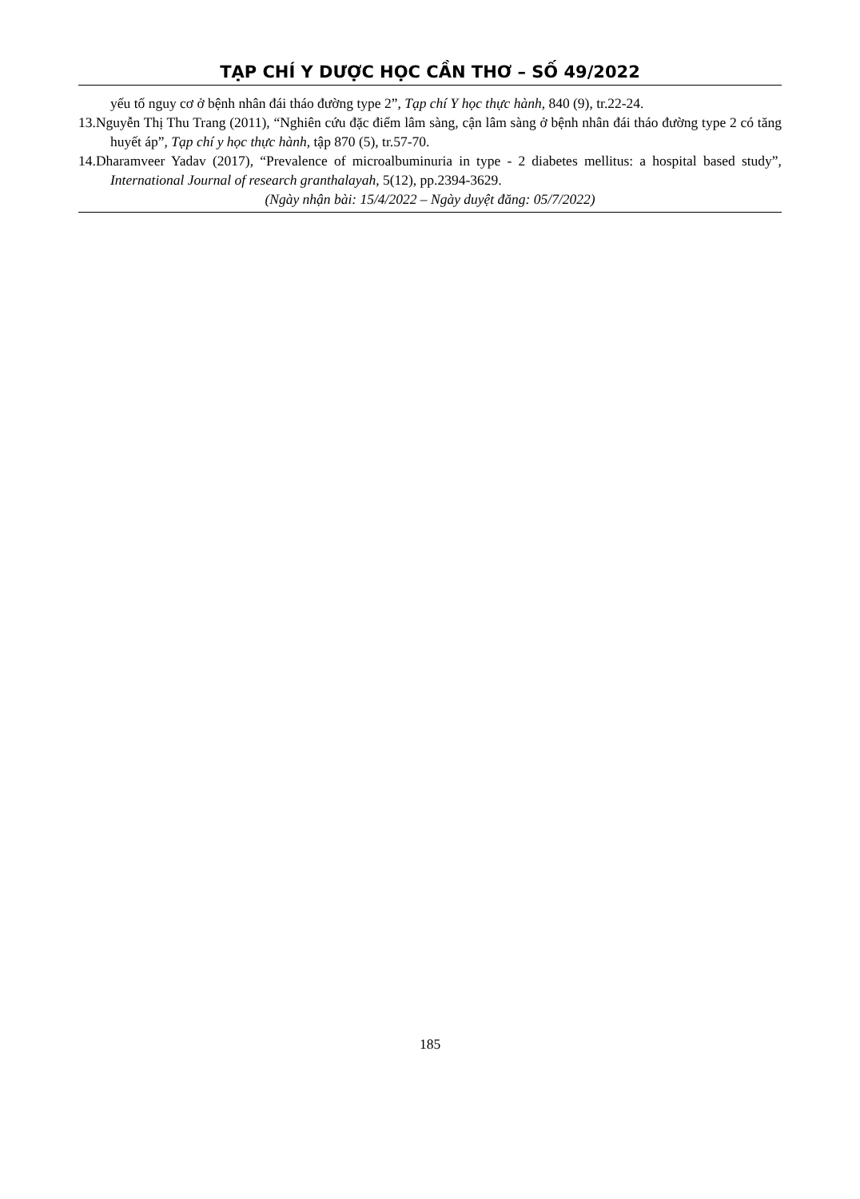TẠP CHÍ Y DƯỢC HỌC CẦN THƠ – SỐ 49/2022
yếu tố nguy cơ ở bệnh nhân đái tháo đường type 2”, Tạp chí Y học thực hành, 840 (9), tr.22-24.
13.Nguyễn Thị Thu Trang (2011), “Nghiên cứu đặc điểm lâm sàng, cận lâm sàng ở bệnh nhân đái tháo đường type 2 có tăng huyết áp”, Tạp chí y học thực hành, tập 870 (5), tr.57-70.
14.Dharamveer Yadav (2017), “Prevalence of microalbuminuria in type - 2 diabetes mellitus: a hospital based study”, International Journal of research granthalayah, 5(12), pp.2394-3629.
(Ngày nhận bài: 15/4/2022 – Ngày duyệt đăng: 05/7/2022)
185